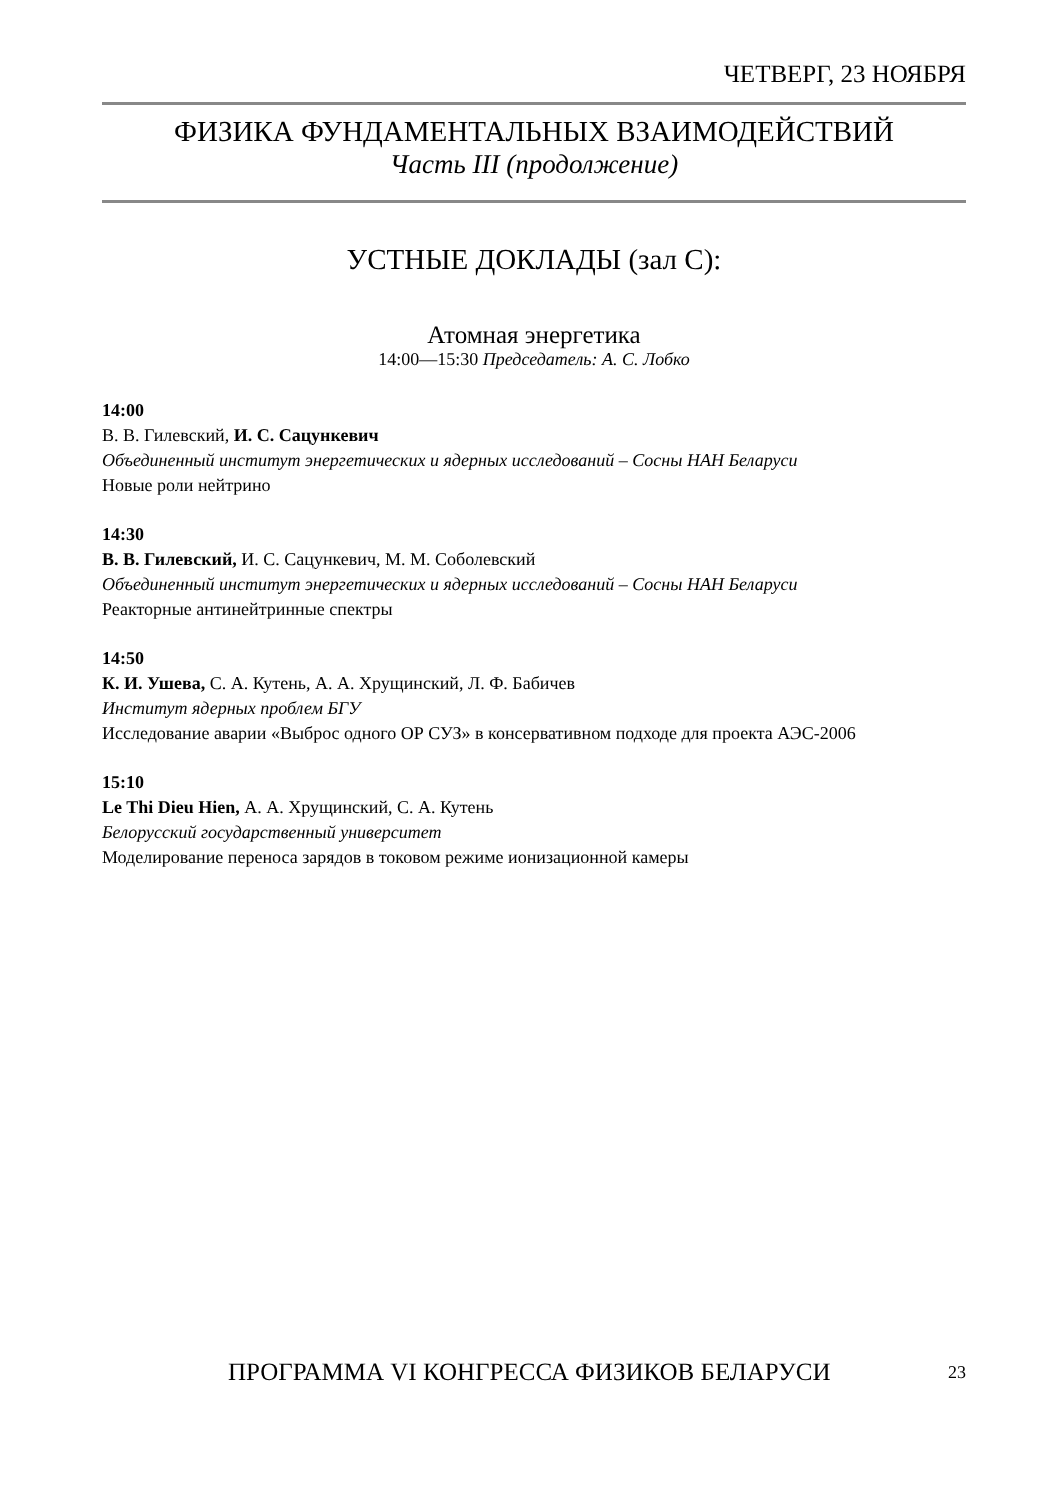ЧЕТВЕРГ, 23 НОЯБРЯ
ФИЗИКА ФУНДАМЕНТАЛЬНЫХ ВЗАИМОДЕЙСТВИЙ
Часть III (продолжение)
УСТНЫЕ ДОКЛАДЫ (зал С):
Атомная энергетика
14:00—15:30 Председатель: А. С. Лобко
14:00
В. В. Гилевский, И. С. Сацункевич
Объединенный институт энергетических и ядерных исследований – Сосны НАН Беларуси
Новые роли нейтрино
14:30
В. В. Гилевский, И. С. Сацункевич, М. М. Соболевский
Объединенный институт энергетических и ядерных исследований – Сосны НАН Беларуси
Реакторные антинейтринные спектры
14:50
К. И. Ушева, С. А. Кутень, А. А. Хрущинский, Л. Ф. Бабичев
Институт ядерных проблем БГУ
Исследование аварии «Выброс одного ОР СУЗ» в консервативном подходе для проекта АЭС-2006
15:10
Le Thi Dieu Hien, А. А. Хрущинский, С. А. Кутень
Белорусский государственный университет
Моделирование переноса зарядов в токовом режиме ионизационной камеры
ПРОГРАММА VI КОНГРЕССА ФИЗИКОВ БЕЛАРУСИ
23